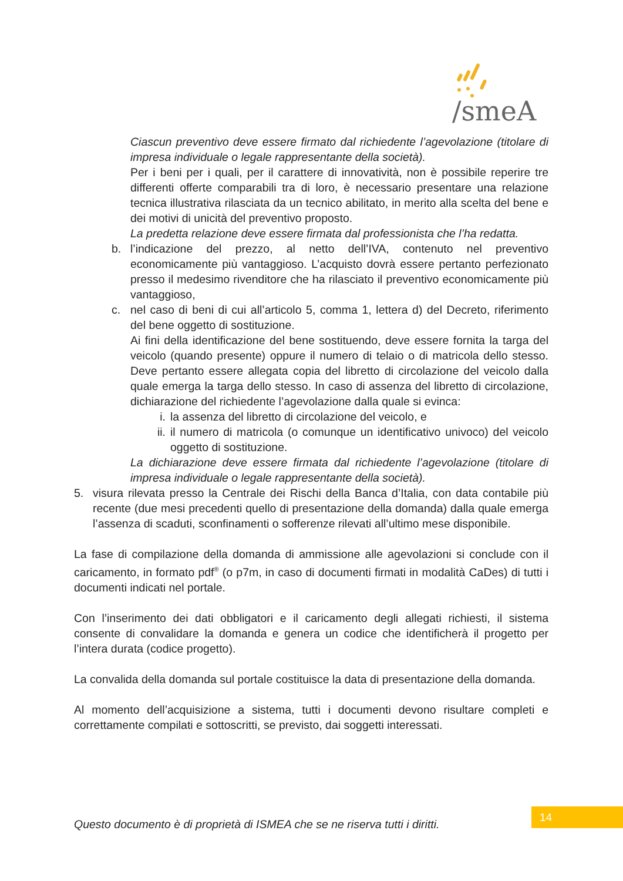/smeA
Ciascun preventivo deve essere firmato dal richiedente l’agevolazione (titolare di impresa individuale o legale rappresentante della società).
Per i beni per i quali, per il carattere di innovatività, non è possibile reperire tre differenti offerte comparabili tra di loro, è necessario presentare una relazione tecnica illustrativa rilasciata da un tecnico abilitato, in merito alla scelta del bene e dei motivi di unicità del preventivo proposto.
La predetta relazione deve essere firmata dal professionista che l’ha redatta.
b. l’indicazione del prezzo, al netto dell’IVA, contenuto nel preventivo economicamente più vantaggioso. L’acquisto dovrà essere pertanto perfezionato presso il medesimo rivenditore che ha rilasciato il preventivo economicamente più vantaggioso,
c. nel caso di beni di cui all’articolo 5, comma 1, lettera d) del Decreto, riferimento del bene oggetto di sostituzione.
Ai fini della identificazione del bene sostituendo, deve essere fornita la targa del veicolo (quando presente) oppure il numero di telaio o di matricola dello stesso. Deve pertanto essere allegata copia del libretto di circolazione del veicolo dalla quale emerga la targa dello stesso. In caso di assenza del libretto di circolazione, dichiarazione del richiedente l’agevolazione dalla quale si evinca:
i. la assenza del libretto di circolazione del veicolo, e
ii.
il numero di matricola (o comunque un identificativo univoco) del veicolo oggetto di sostituzione.
La dichiarazione deve essere firmata dal richiedente l’agevolazione (titolare di impresa individuale o legale rappresentante della società).
5. visura rilevata presso la Centrale dei Rischi della Banca d’Italia, con data contabile più recente (due mesi precedenti quello di presentazione della domanda) dalla quale emerga l’assenza di scaduti, sconfinamenti o sofferenze rilevati all’ultimo mese disponibile.
La fase di compilazione della domanda di ammissione alle agevolazioni si conclude con il caricamento, in formato pdf<sup>®</sup> (o p7m, in caso di documenti firmati in modalità CaDes) di tutti i documenti indicati nel portale.
Con l’inserimento dei dati obbligatori e il caricamento degli allegati richiesti, il sistema consente di convalidare la domanda e genera un codice che identificherà il progetto per l’intera durata (codice progetto).
La convalida della domanda sul portale costituisce la data di presentazione della domanda.
Al momento dell’acquisizione a sistema, tutti i documenti devono risultare completi e correttamente compilati e sottoscritti, se previsto, dai soggetti interessati.
Questo documento è di proprietà di ISMEA che se ne riserva tutti i diritti.
14